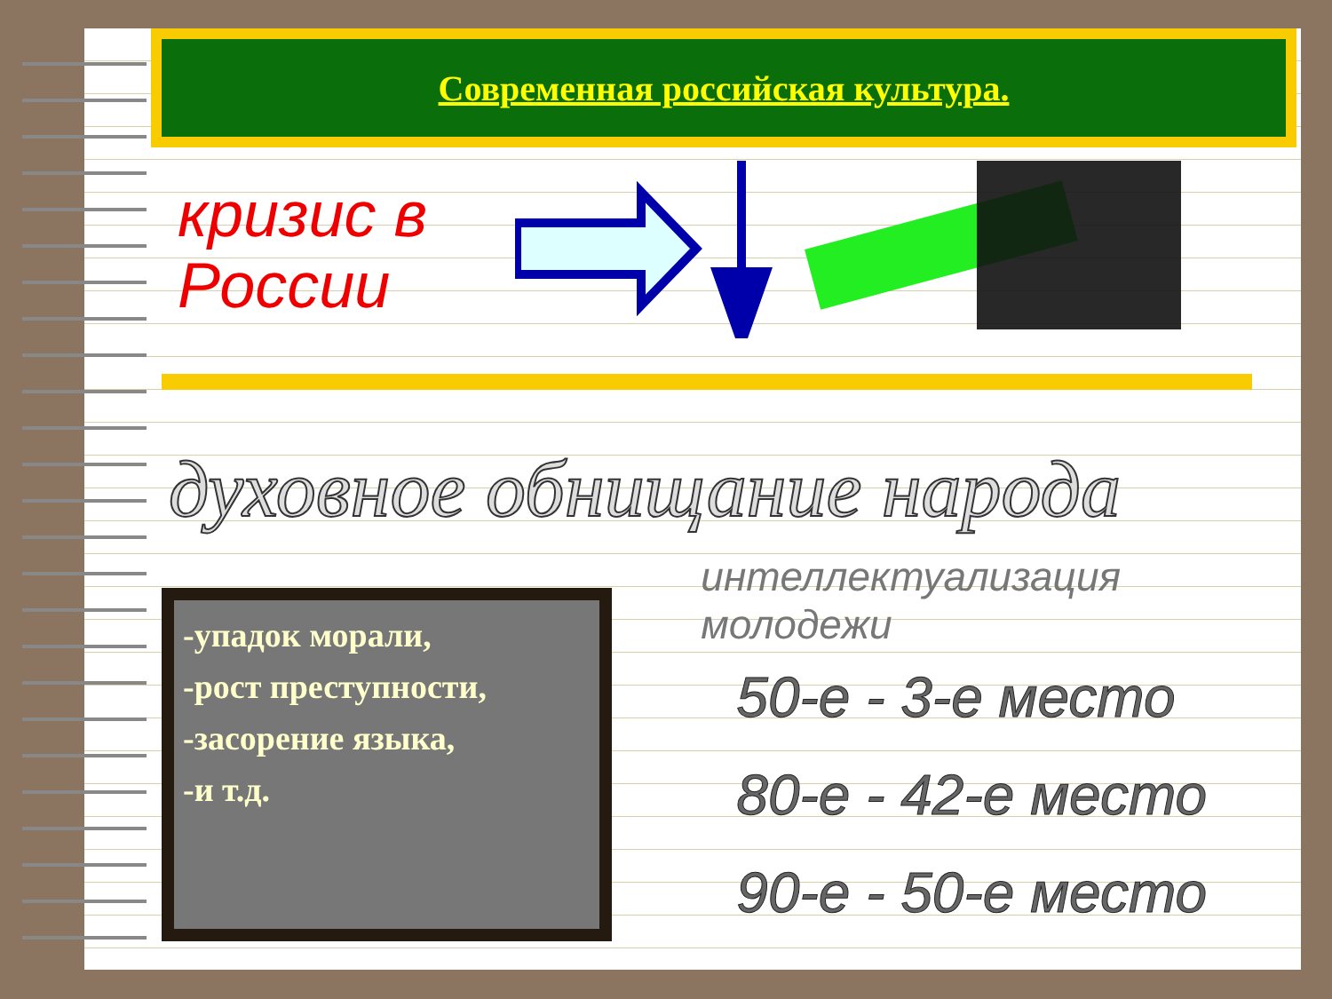Современная российская культура.
кризис в России
духовное обнищание народа
-упадок морали,
-рост преступности,
-засорение языка,
-и т.д.
интеллектуализация молодежи
50-е - 3-е место
80-е - 42-е место
90-е - 50-е место